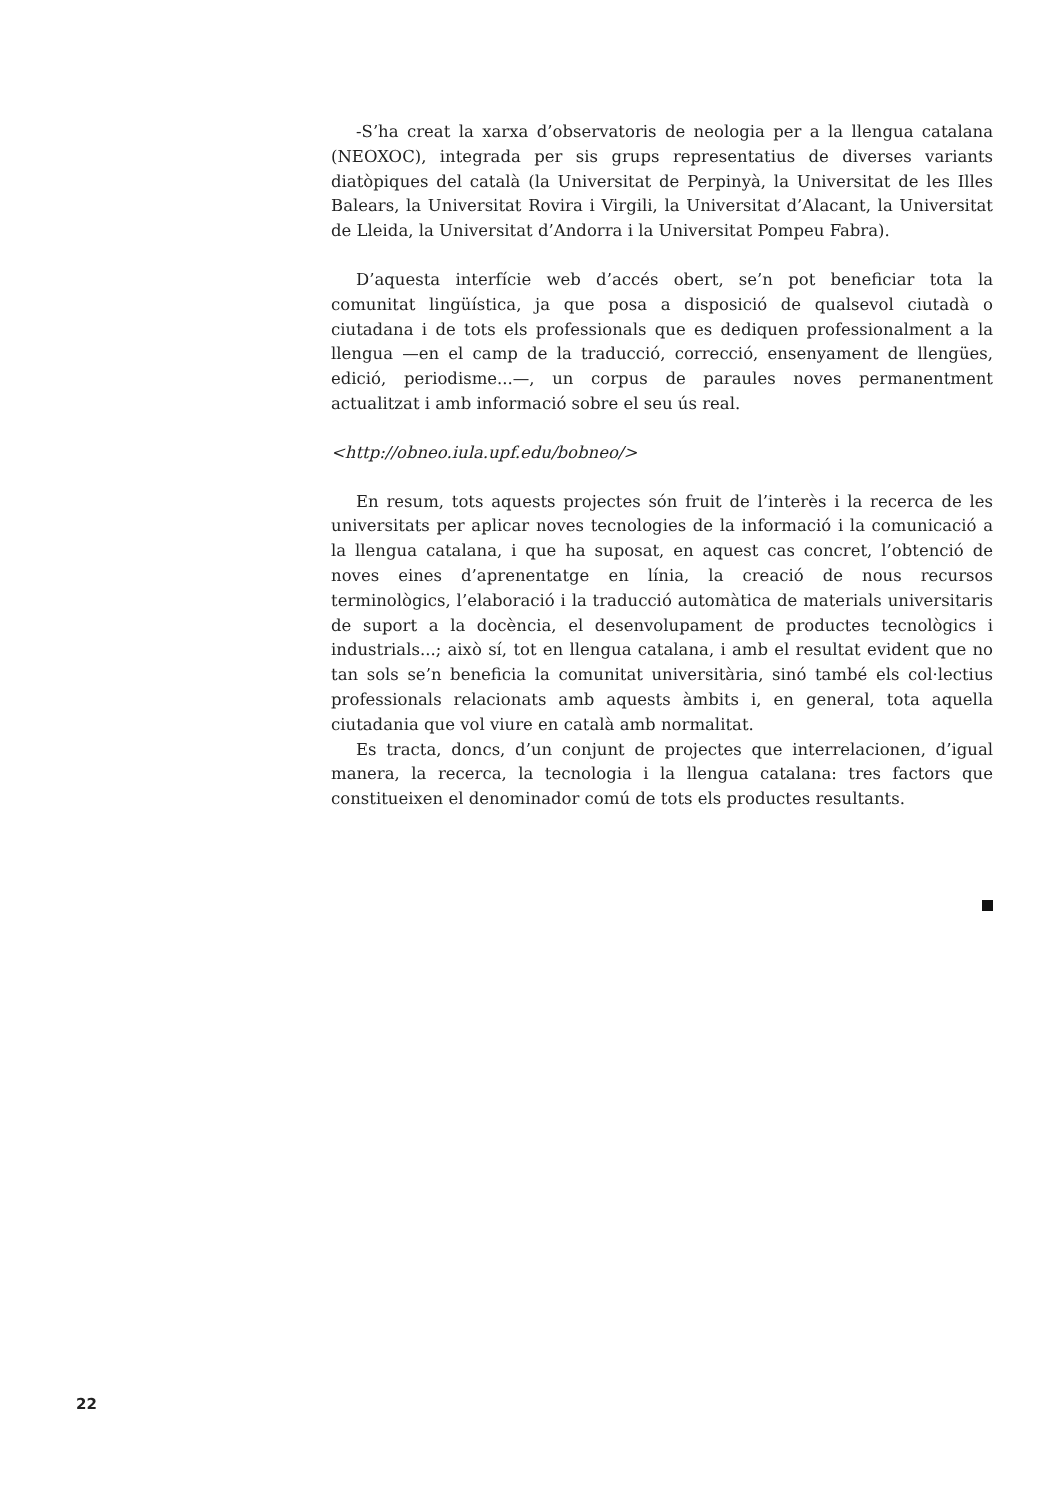-S’ha creat la xarxa d’observatoris de neologia per a la llengua catalana (NEOXOC), integrada per sis grups representatius de diverses variants diatòpiques del català (la Universitat de Perpinyà, la Universitat de les Illes Balears, la Universitat Rovira i Virgili, la Universitat d’Alacant, la Universitat de Lleida, la Universitat d’Andorra i la Universitat Pompeu Fabra).
D’aquesta interfície web d’accés obert, se’n pot beneficiar tota la comunitat lingüística, ja que posa a disposició de qualsevol ciutadà o ciutadana i de tots els professionals que es dediquen professionalment a la llengua —en el camp de la traducció, correcció, ensenyament de llengües, edició, periodisme...—, un corpus de paraules noves permanentment actualitzat i amb informació sobre el seu ús real.
<http://obneo.iula.upf.edu/bobneo/>
En resum, tots aquests projectes són fruit de l’interès i la recerca de les universitats per aplicar noves tecnologies de la informació i la comunicació a la llengua catalana, i que ha suposat, en aquest cas concret, l’obtenció de noves eines d’aprenentatge en línia, la creació de nous recursos terminològics, l’elaboració i la traducció automàtica de materials universitaris de suport a la docència, el desenvolupament de productes tecnològics i industrials...; això sí, tot en llengua catalana, i amb el resultat evident que no tan sols se’n beneficia la comunitat universitària, sinó també els col·lectius professionals relacionats amb aquests àmbits i, en general, tota aquella ciutadania que vol viure en català amb normalitat.
Es tracta, doncs, d’un conjunt de projectes que interrelacionen, d’igual manera, la recerca, la tecnologia i la llengua catalana: tres factors que constitueixen el denominador comú de tots els productes resultants.
22